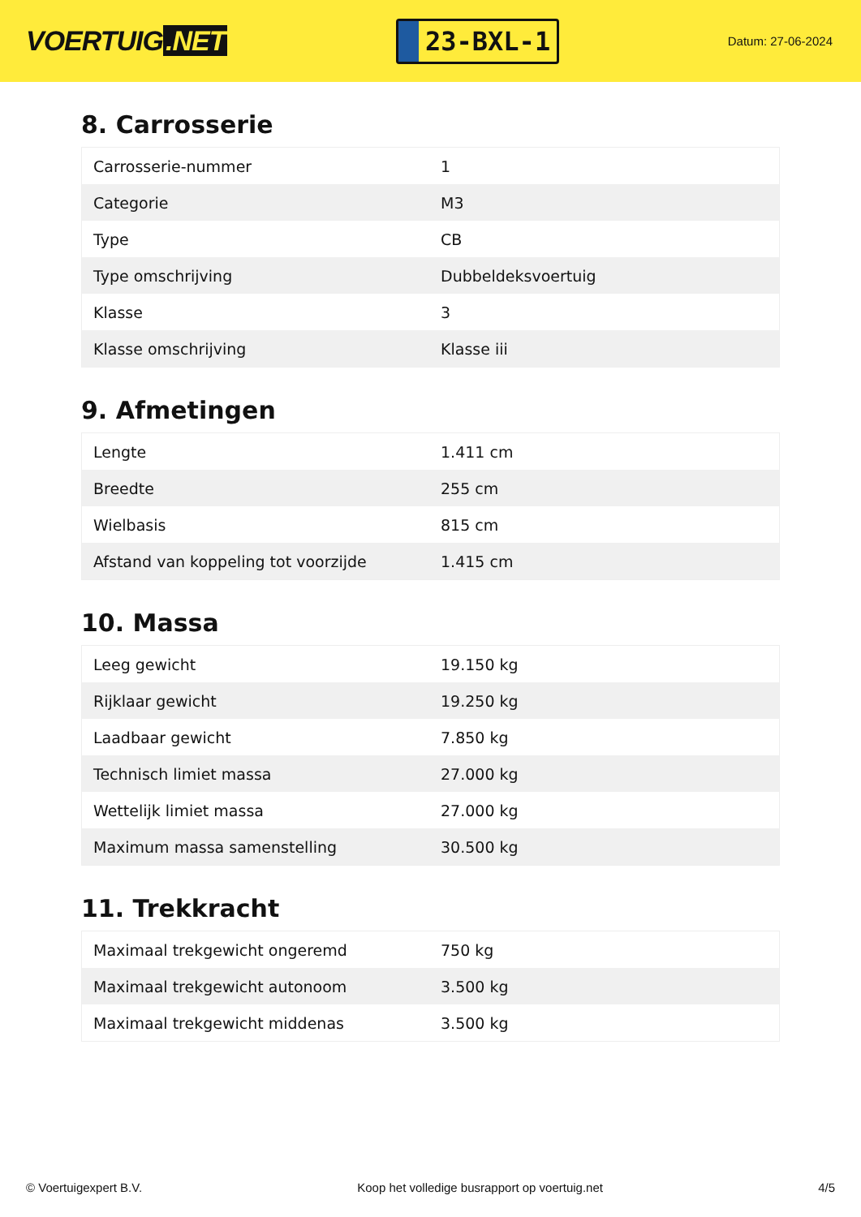VOERTUIG.NET
23-BXL-1
Datum: 27-06-2024
8. Carrosserie
| Carrosserie-nummer | 1 |
| Categorie | M3 |
| Type | CB |
| Type omschrijving | Dubbeldeksvoertuig |
| Klasse | 3 |
| Klasse omschrijving | Klasse iii |
9. Afmetingen
| Lengte | 1.411 cm |
| Breedte | 255 cm |
| Wielbasis | 815 cm |
| Afstand van koppeling tot voorzijde | 1.415 cm |
10. Massa
| Leeg gewicht | 19.150 kg |
| Rijklaar gewicht | 19.250 kg |
| Laadbaar gewicht | 7.850 kg |
| Technisch limiet massa | 27.000 kg |
| Wettelijk limiet massa | 27.000 kg |
| Maximum massa samenstelling | 30.500 kg |
11. Trekkracht
| Maximaal trekgewicht ongeremd | 750 kg |
| Maximaal trekgewicht autonoom | 3.500 kg |
| Maximaal trekgewicht middenas | 3.500 kg |
© Voertuigexpert B.V. Koop het volledige busrapport op voertuig.net 4/5